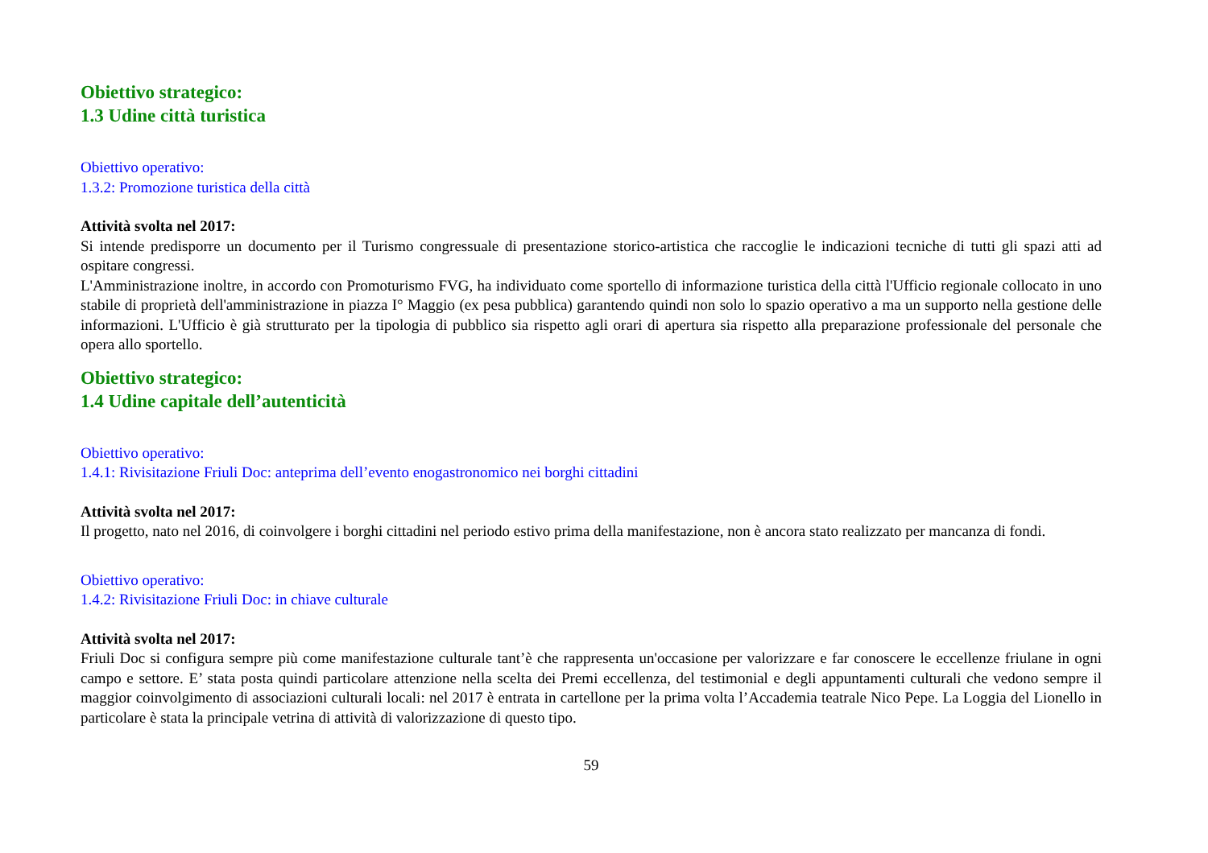Obiettivo strategico:
1.3 Udine città turistica
Obiettivo operativo:
1.3.2: Promozione turistica della città
Attività svolta nel 2017:
Si intende predisporre un documento per il Turismo congressuale di presentazione storico-artistica che raccoglie le indicazioni tecniche di tutti gli spazi atti ad ospitare congressi.
L'Amministrazione inoltre, in accordo con Promoturismo FVG, ha individuato come sportello di informazione turistica della città l'Ufficio regionale collocato in uno stabile di proprietà dell'amministrazione in piazza I° Maggio (ex pesa pubblica) garantendo quindi non solo lo spazio operativo a ma un supporto nella gestione delle informazioni. L'Ufficio è già strutturato per la tipologia di pubblico sia rispetto agli orari di apertura sia rispetto alla preparazione professionale del personale che opera allo sportello.
Obiettivo strategico:
1.4 Udine capitale dell’autenticità
Obiettivo operativo:
1.4.1: Rivisitazione Friuli Doc: anteprima dell’evento enogastronomico nei borghi cittadini
Attività svolta nel 2017:
Il progetto, nato nel 2016, di coinvolgere i borghi cittadini nel periodo estivo prima della manifestazione, non è ancora stato realizzato per mancanza di fondi.
Obiettivo operativo:
1.4.2: Rivisitazione Friuli Doc: in chiave culturale
Attività svolta nel 2017:
Friuli Doc si configura sempre più come manifestazione culturale tant’è che rappresenta un'occasione per valorizzare e far conoscere le eccellenze friulane in ogni campo e settore. E’ stata posta quindi particolare attenzione nella scelta dei Premi eccellenza, del testimonial e degli appuntamenti culturali che vedono sempre il maggior coinvolgimento di associazioni culturali locali: nel 2017 è entrata in cartellone per la prima volta l’Accademia teatrale Nico Pepe. La Loggia del Lionello in particolare è stata la principale vetrina di attività di valorizzazione di questo tipo.
59